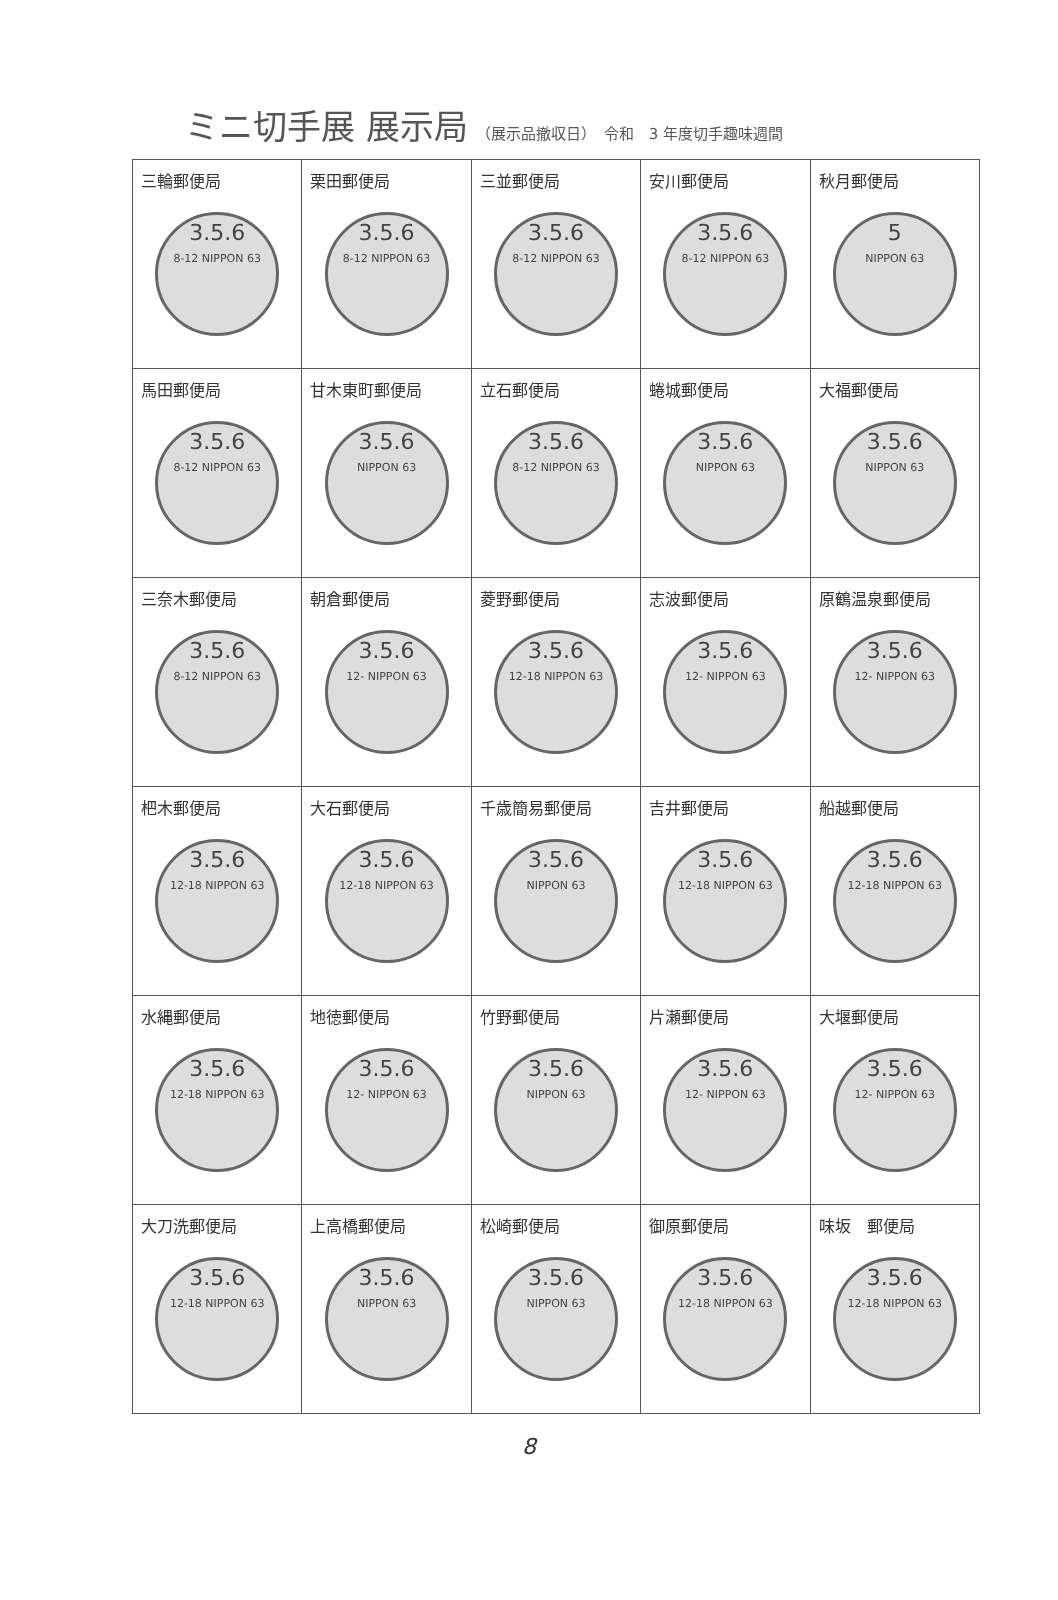ミニ切手展 展示局 （展示品撤収日）　令和　3 年度切手趣味週間
| 三輪郵便局 3.5.6 8-12 NIPPON 63 | 栗田郵便局 3.5.6 8-12 NIPPON 63 | 三並郵便局 3.5.6 8-12 NIPPON 63 | 安川郵便局 3.5.6 8-12 NIPPON 63 | 秋月郵便局 5 NIPPON 63 |
| 馬田郵便局 3.5.6 8-12 NIPPON 63 | 甘木東町郵便局 3.5.6 NIPPON 63 | 立石郵便局 3.5.6 8-12 NIPPON 63 | 蜷城郵便局 3.5.6 NIPPON 63 | 大福郵便局 3.5.6 NIPPON 63 |
| 三奈木郵便局 3.5.6 8-12 NIPPON 63 | 朝倉郵便局 3.5.6 12- NIPPON 63 | 菱野郵便局 3.5.6 12-18 NIPPON 63 | 志波郵便局 3.5.6 12- NIPPON 63 | 原鶴温泉郵便局 3.5.6 12- NIPPON 63 |
| 杷木郵便局 3.5.6 12-18 NIPPON 63 | 大石郵便局 3.5.6 12-18 NIPPON 63 | 千歳簡易郵便局 3.5.6 NIPPON 63 | 吉井郵便局 3.5.6 12-18 NIPPON 63 | 船越郵便局 3.5.6 12-18 NIPPON 63 |
| 水縄郵便局 3.5.6 12-18 NIPPON 63 | 地徳郵便局 3.5.6 12- NIPPON 63 | 竹野郵便局 3.5.6 NIPPON 63 | 片瀬郵便局 3.5.6 12- NIPPON 63 | 大堰郵便局 3.5.6 12- NIPPON 63 |
| 大刀洗郵便局 3.5.6 12-18 NIPPON 63 | 上高橋郵便局 3.5.6 NIPPON 63 | 松崎郵便局 3.5.6 NIPPON 63 | 御原郵便局 3.5.6 12-18 NIPPON 63 | 味坂 郵便局 3.5.6 12-18 NIPPON 63 |
8